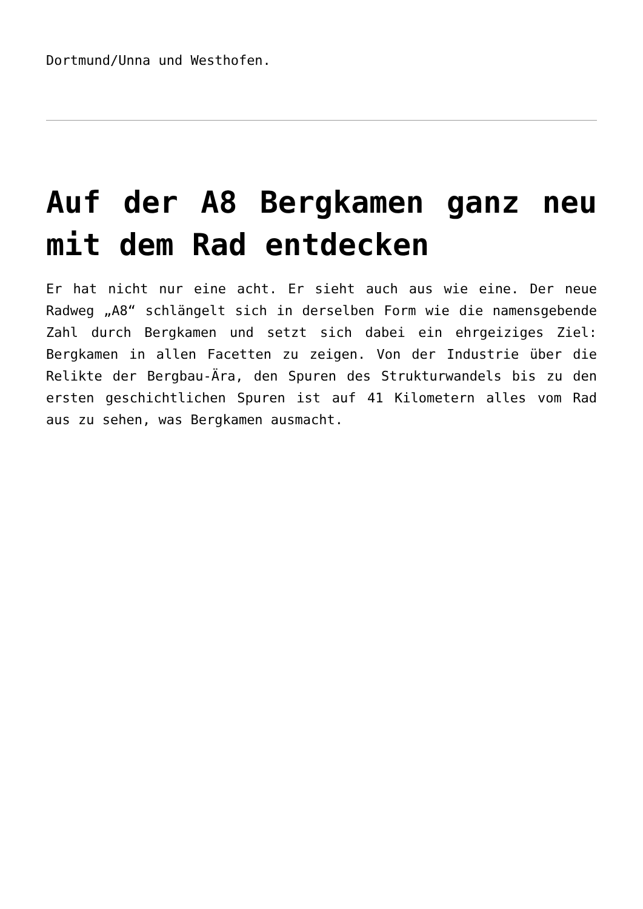Dortmund/Unna und Westhofen.
Auf der A8 Bergkamen ganz neu mit dem Rad entdecken
Er hat nicht nur eine acht. Er sieht auch aus wie eine. Der neue Radweg „A8“ schlängelt sich in derselben Form wie die namensgebende Zahl durch Bergkamen und setzt sich dabei ein ehrgeiziges Ziel: Bergkamen in allen Facetten zu zeigen. Von der Industrie über die Relikte der Bergbau-Ära, den Spuren des Strukturwandels bis zu den ersten geschichtlichen Spuren ist auf 41 Kilometern alles vom Rad aus zu sehen, was Bergkamen ausmacht.